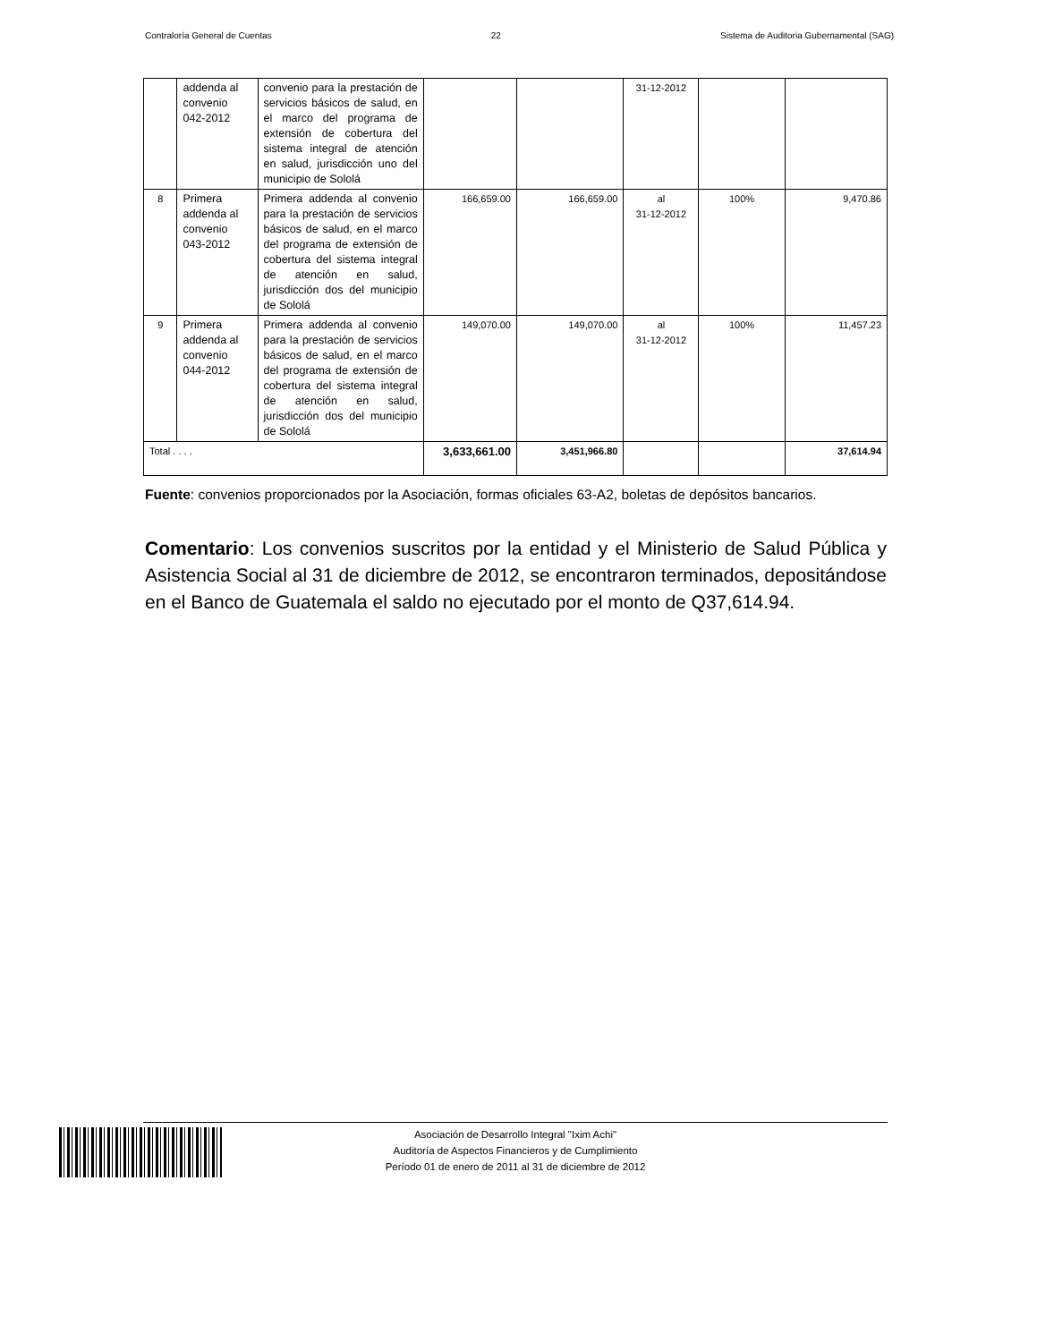Contraloría General de Cuentas 22 Sistema de Auditoria Gubernamental (SAG)
| | addenda al convenio 042-2012 | convenio para la prestación de servicios básicos de salud, en el marco del programa de extensión de cobertura del sistema integral de atención en salud, jurisdicción uno del municipio de Sololá | | | 31-12-2012 | | |
| 8 | Primera addenda al convenio 043-2012 | Primera addenda al convenio para la prestación de servicios básicos de salud, en el marco del programa de extensión de cobertura del sistema integral de atención en salud, jurisdicción dos del municipio de Sololá | 166,659.00 | 166,659.00 | al 31-12-2012 | 100% | 9,470.86 |
| 9 | Primera addenda al convenio 044-2012 | Primera addenda al convenio para la prestación de servicios básicos de salud, en el marco del programa de extensión de cobertura del sistema integral de atención en salud, jurisdicción dos del municipio de Sololá | 149,070.00 | 149,070.00 | al 31-12-2012 | 100% | 11,457.23 |
| Total . . . . | | | 3,633,661.00 | 3,451,966.80 | | | 37,614.94 |
Fuente: convenios proporcionados por la Asociación, formas oficiales 63-A2, boletas de depósitos bancarios.
Comentario: Los convenios suscritos por la entidad y el Ministerio de Salud Pública y Asistencia Social al 31 de diciembre de 2012, se encontraron terminados, depositándose en el Banco de Guatemala el saldo no ejecutado por el monto de Q37,614.94.
Asociación de Desarrollo Integral "Ixim Achi"
Auditoría de Aspectos Financieros y de Cumplimiento
Período 01 de enero de 2011 al 31 de diciembre de 2012